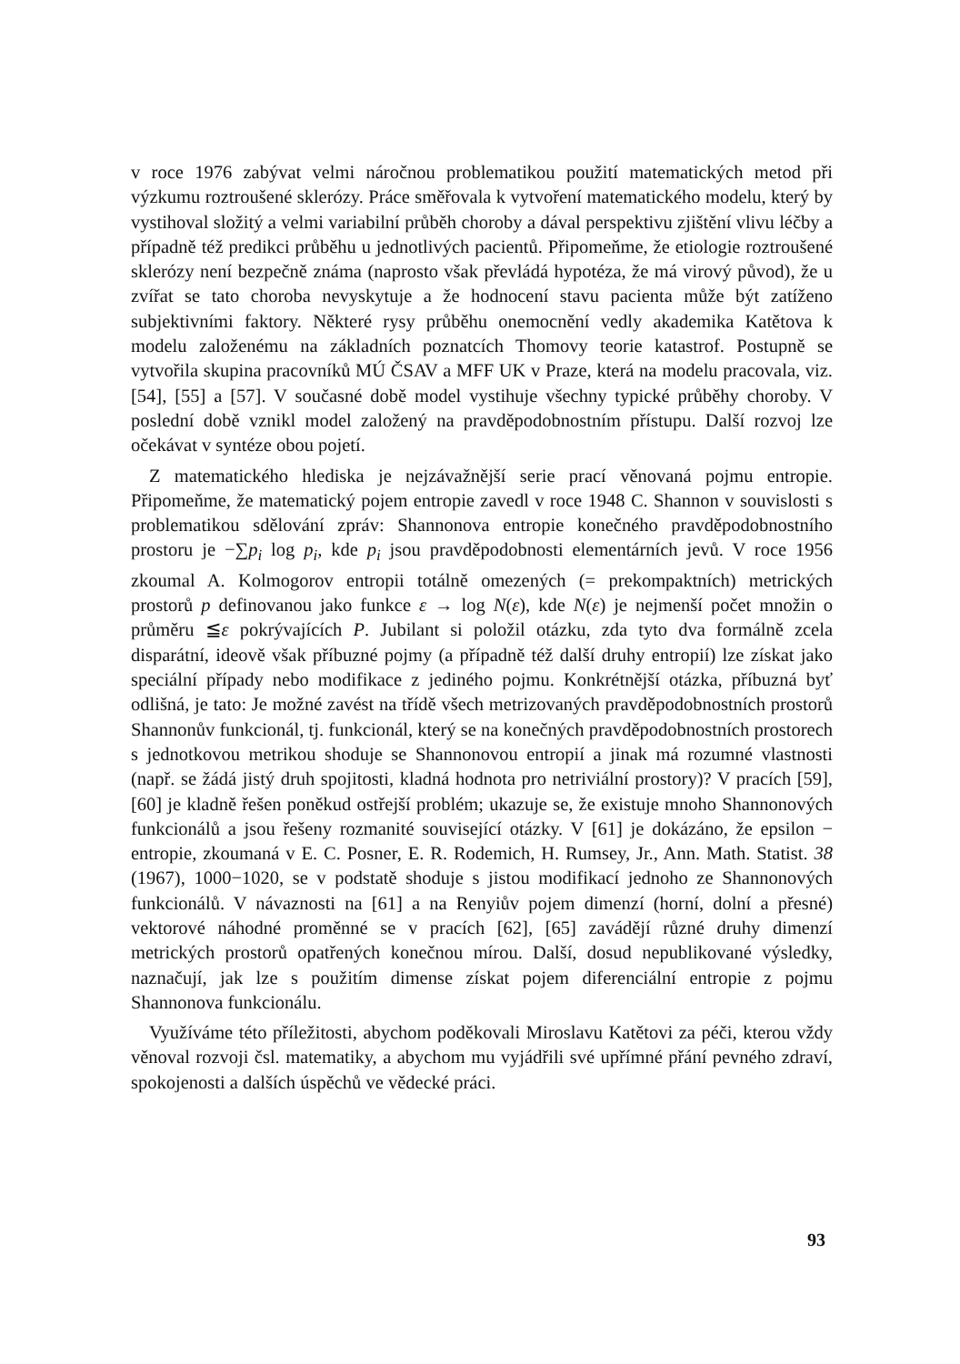v roce 1976 zabývat velmi náročnou problematikou použití matematických metod při výzkumu roztroušené sklerózy. Práce směřovala k vytvoření matematického modelu, který by vystihoval složitý a velmi variabilní průběh choroby a dával perspektivu zjištění vlivu léčby a případně též predikci průběhu u jednotlivých pacientů. Připomeňme, že etiologie roztroušené sklerózy není bezpečně známa (naprosto však převládá hypotéza, že má virový původ), že u zvířat se tato choroba nevyskytuje a že hodnocení stavu pacienta může být zatíženo subjektivními faktory. Některé rysy průběhu onemocnění vedly akademika Katětova k modelu založenému na základních poznatcích Thomovy teorie katastrof. Postupně se vytvořila skupina pracovníků MÚ ČSAV a MFF UK v Praze, která na modelu pracovala, viz. [54], [55] a [57]. V současné době model vystihuje všechny typické průběhy choroby. V poslední době vznikl model založený na pravděpodobnostním přístupu. Další rozvoj lze očekávat v syntéze obou pojetí.
Z matematického hlediska je nejzávažnější serie prací věnovaná pojmu entropie. Připomeňme, že matematický pojem entropie zavedl v roce 1948 C. Shannon v souvislosti s problematikou sdělování zpráv: Shannonova entropie konečného pravděpodobnostního prostoru je −∑p<sub>i</sub> log p<sub>i</sub>, kde p<sub>i</sub> jsou pravděpodobnosti elementárních jevů. V roce 1956 zkoumal A. Kolmogorov entropii totálně omezených (= prekompaktních) metrických prostorů p definovanou jako funkce ε → log N(ε), kde N(ε) je nejmenší počet množin o průměru ≦ε pokrývajících P. Jubilant si položil otázku, zda tyto dva formálně zcela disparátní, ideově však příbuzné pojmy (a případně též další druhy entropií) lze získat jako speciální případy nebo modifikace z jediného pojmu. Konkrétnější otázka, příbuzná byť odlišná, je tato: Je možné zavést na třídě všech metrizovaných pravděpodobnostních prostorů Shannonův funkcionál, tj. funkcionál, který se na konečných pravděpodobnostních prostorech s jednotkovou metrikou shoduje se Shannonovou entropií a jinak má rozumné vlastnosti (např. se žádá jistý druh spojitosti, kladná hodnota pro netriviální prostory)? V pracích [59], [60] je kladně řešen poněkud ostřejší problém; ukazuje se, že existuje mnoho Shannonových funkcionálů a jsou řešeny rozmanité související otázky. V [61] je dokázáno, že epsilon − entropie, zkoumaná v E. C. Posner, E. R. Rodemich, H. Rumsey, Jr., Ann. Math. Statist. 38 (1967), 1000−1020, se v podstatě shoduje s jistou modifikací jednoho ze Shannonových funkcionálů. V návaznosti na [61] a na Renyiův pojem dimenzí (horní, dolní a přesné) vektorové náhodné proměnné se v pracích [62], [65] zavádějí různé druhy dimenzí metrických prostorů opatřených konečnou mírou. Další, dosud nepublikované výsledky, naznačují, jak lze s použitím dimense získat pojem diferenciální entropie z pojmu Shannonova funkcionálu.
Využíváme této příležitosti, abychom poděkovali Miroslavu Katětovi za péči, kterou vždy věnoval rozvoji čsl. matematiky, a abychom mu vyjádřili své upřímné přání pevného zdraví, spokojenosti a dalších úspěchů ve vědecké práci.
93